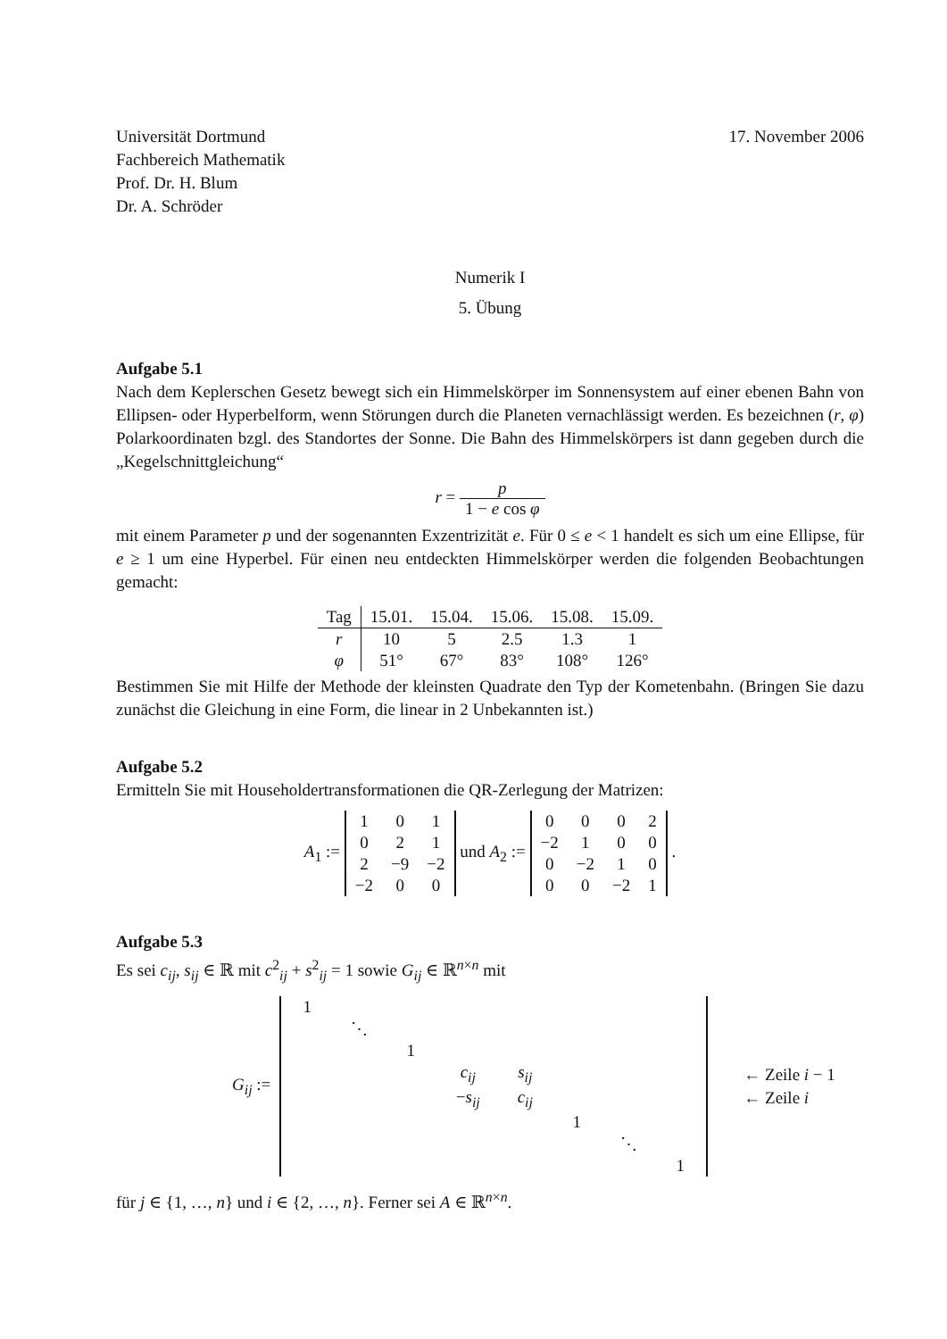Universität Dortmund
Fachbereich Mathematik
Prof. Dr. H. Blum
Dr. A. Schröder
17. November 2006
Numerik I
5. Übung
Aufgabe 5.1
Nach dem Keplerschen Gesetz bewegt sich ein Himmelskörper im Sonnensystem auf einer ebenen Bahn von Ellipsen- oder Hyperbelform, wenn Störungen durch die Planeten vernachlässigt werden. Es bezeichnen (r, φ) Polarkoordinaten bzgl. des Standortes der Sonne. Die Bahn des Himmelskörpers ist dann gegeben durch die „Kegelschnittgleichung“
r = p 1 − e cos φ
mit einem Parameter p und der sogenannten Exzentrizität e. Für 0 ≤ e < 1 handelt es sich um eine Ellipse, für e ≥ 1 um eine Hyperbel. Für einen neu entdeckten Himmelskörper werden die folgenden Beobachtungen gemacht:
| Tag | 15.01. | 15.04. | 15.06. | 15.08. | 15.09. |
| --- | --- | --- | --- | --- | --- |
| r | 10 | 5 | 2.5 | 1.3 | 1 |
| φ | 51° | 67° | 83° | 108° | 126° |
Bestimmen Sie mit Hilfe der Methode der kleinsten Quadrate den Typ der Kometenbahn. (Bringen Sie dazu zunächst die Gleichung in eine Form, die linear in 2 Unbekannten ist.)
Aufgabe 5.2
Ermitteln Sie mit Householdertransformationen die QR-Zerlegung der Matrizen:
A<sub>1</sub> :=
| 1 | 0 | 1 |
| 0 | 2 | 1 |
| 2 | −9 | −2 |
| −2 | 0 | 0 |
und A<sub>2</sub> :=
| 0 | 0 | 0 | 2 |
| −2 | 1 | 0 | 0 |
| 0 | −2 | 1 | 0 |
| 0 | 0 | −2 | 1 |
.
Aufgabe 5.3
Es sei c<sub>ij</sub>, s<sub>ij</sub> ∈ ℝ mit c<sup>2</sup><sub>ij</sub> + s<sup>2</sup><sub>ij</sub> = 1 sowie G<sub>ij</sub> ∈ ℝ<sup>n×n</sup> mit
G<sub>ij</sub> :=
| 1 | | | | | | | |
| | ⋱ | | | | | | |
| | | 1 | | | | | |
| | | | c<sub>ij</sub> | s<sub>ij</sub> | | | |
| | | | − s<sub>ij</sub> | c<sub>ij</sub> | | | |
| | | | | | 1 | | |
| | | | | | | ⋱ | |
| | | | | | | | 1 |
← Zeile i − 1
← Zeile i
für j ∈ {1, …, n} und i ∈ {2, …, n}. Ferner sei A ∈ ℝ<sup>n×n</sup>.